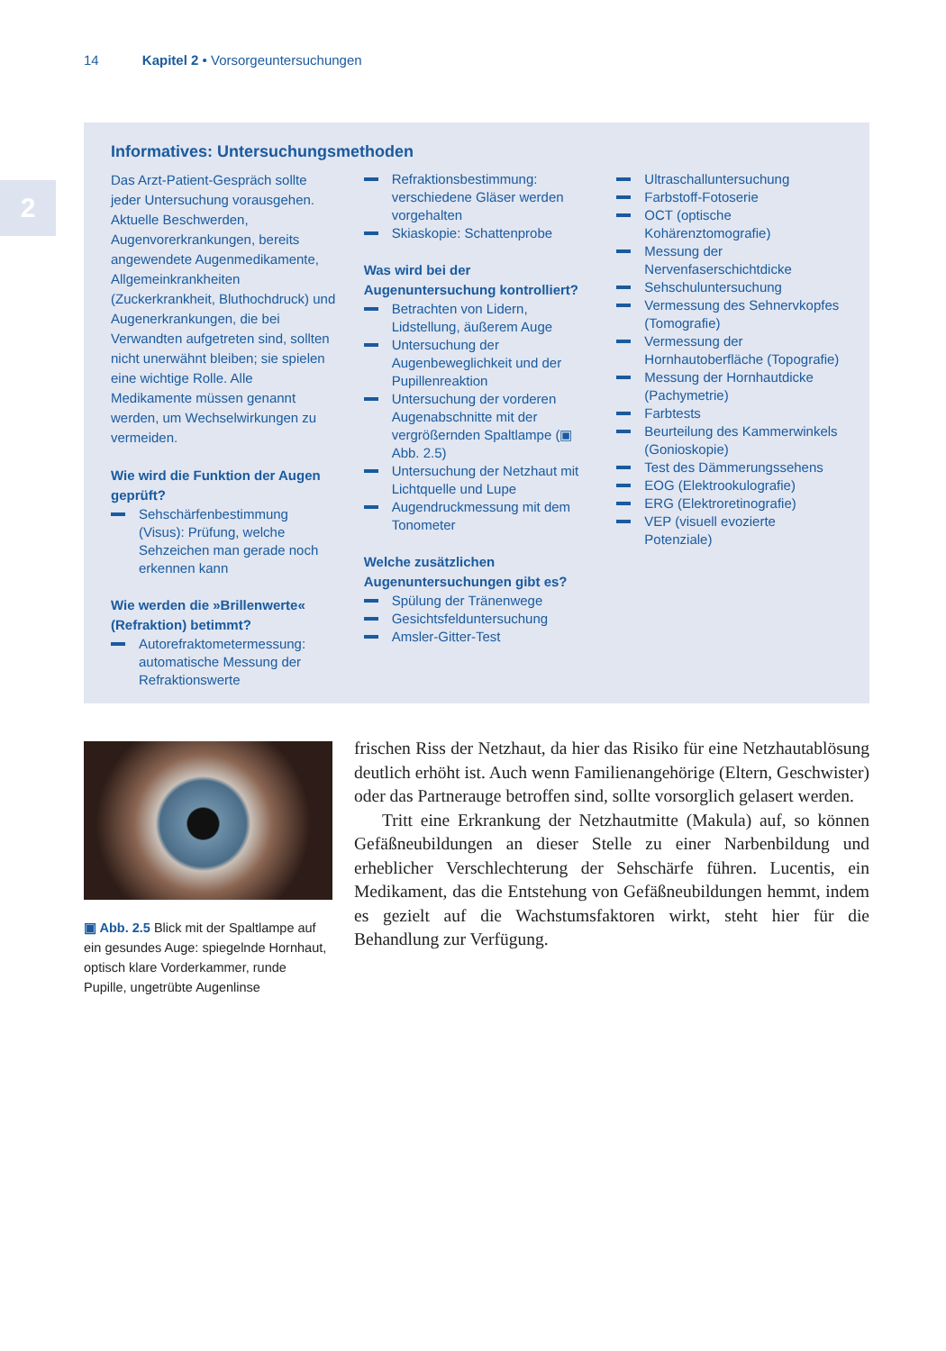14 Kapitel 2 • Vorsorgeuntersuchungen
2
Informatives: Untersuchungsmethoden
Das Arzt-Patient-Gespräch sollte jeder Untersuchung vorausgehen. Aktuelle Beschwerden, Augenvorerkrankungen, bereits angewendete Augenmedikamente, Allgemeinkrankheiten (Zuckerkrankheit, Bluthochdruck) und Augenerkrankungen, die bei Verwandten aufgetreten sind, sollten nicht unerwähnt bleiben; sie spielen eine wichtige Rolle. Alle Medikamente müssen genannt werden, um Wechselwirkungen zu vermeiden.
Wie wird die Funktion der Augen geprüft?
Sehschärfenbestimmung (Visus): Prüfung, welche Sehzeichen man gerade noch erkennen kann
Wie werden die »Brillenwerte« (Refraktion) betimmt?
Autorefraktometermessung: automatische Messung der Refraktionswerte
Refraktionsbestimmung: verschiedene Gläser werden vorgehalten
Skiaskopie: Schattenprobe
Was wird bei der Augenuntersuchung kontrolliert?
Betrachten von Lidern, Lidstellung, äußerem Auge
Untersuchung der Augenbeweglichkeit und der Pupillenreaktion
Untersuchung der vorderen Augenabschnitte mit der vergrößernden Spaltlampe (▣ Abb. 2.5)
Untersuchung der Netzhaut mit Lichtquelle und Lupe
Augendruckmessung mit dem Tonometer
Welche zusätzlichen Augenuntersuchungen gibt es?
Spülung der Tränenwege
Gesichtsfelduntersuchung
Amsler-Gitter-Test
Ultraschalluntersuchung
Farbstoff-Fotoserie
OCT (optische Kohärenztomografie)
Messung der Nervenfaserschichtdicke
Sehschuluntersuchung
Vermessung des Sehnervkopfes (Tomografie)
Vermessung der Hornhautoberfläche (Topografie)
Messung der Hornhautdicke (Pachymetrie)
Farbtests
Beurteilung des Kammerwinkels (Gonioskopie)
Test des Dämmerungssehens
EOG (Elektrookulografie)
ERG (Elektroretinografie)
VEP (visuell evozierte Potenziale)
▣ Abb. 2.5 Blick mit der Spaltlampe auf ein gesundes Auge: spiegelnde Hornhaut, optisch klare Vorderkammer, runde Pupille, ungetrübte Augenlinse
frischen Riss der Netzhaut, da hier das Risiko für eine Netzhautablösung deutlich erhöht ist. Auch wenn Familienangehörige (Eltern, Geschwister) oder das Partnerauge betroffen sind, sollte vorsorglich gelasert werden.
Tritt eine Erkrankung der Netzhautmitte (Makula) auf, so können Gefäßneubildungen an dieser Stelle zu einer Narbenbildung und erheblicher Verschlechterung der Sehschärfe führen. Lucentis, ein Medikament, das die Entstehung von Gefäßneubildungen hemmt, indem es gezielt auf die Wachstumsfaktoren wirkt, steht hier für die Behandlung zur Verfügung.